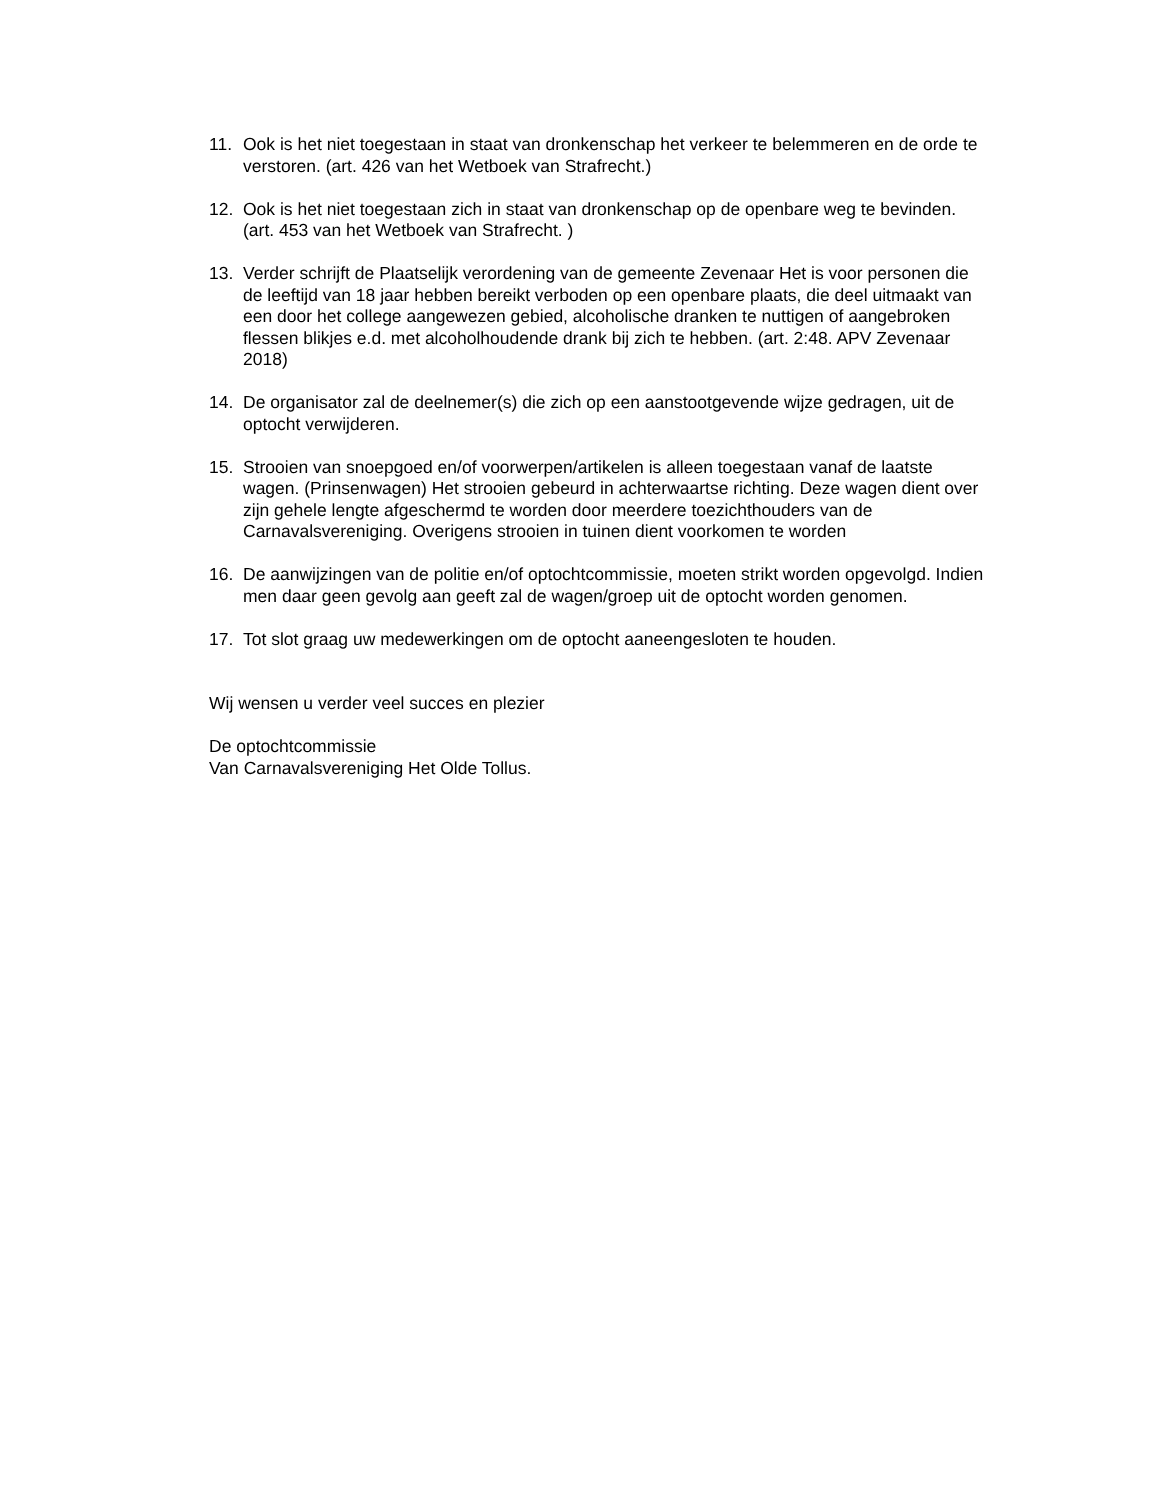11. Ook is het niet toegestaan in staat van dronkenschap het verkeer te belemmeren en de orde te verstoren. (art. 426 van het Wetboek van Strafrecht.)
12. Ook is het niet toegestaan zich in staat van dronkenschap op de openbare weg te bevinden. (art. 453 van het Wetboek van Strafrecht. )
13. Verder schrijft de Plaatselijk verordening van de gemeente Zevenaar Het is voor personen die de leeftijd van 18 jaar hebben bereikt verboden op een openbare plaats, die deel uitmaakt van een door het college aangewezen gebied, alcoholische dranken te nuttigen of aangebroken flessen blikjes e.d. met alcoholhoudende drank bij zich te hebben. (art. 2:48. APV Zevenaar 2018)
14. De organisator zal de deelnemer(s) die zich op een aanstootgevende wijze gedragen, uit de optocht verwijderen.
15. Strooien van snoepgoed en/of voorwerpen/artikelen is alleen toegestaan vanaf de laatste wagen. (Prinsenwagen) Het strooien gebeurd in achterwaartse richting. Deze wagen dient over zijn gehele lengte afgeschermd te worden door meerdere toezichthouders van de Carnavalsvereniging. Overigens strooien in tuinen dient voorkomen te worden
16. De aanwijzingen van de politie en/of optochtcommissie, moeten strikt worden opgevolgd. Indien men daar geen gevolg aan geeft zal de wagen/groep uit de optocht worden genomen.
17. Tot slot graag uw medewerkingen om de optocht aaneengesloten te houden.
Wij wensen u verder veel succes en plezier
De optochtcommissie
Van Carnavalsvereniging Het Olde Tollus.